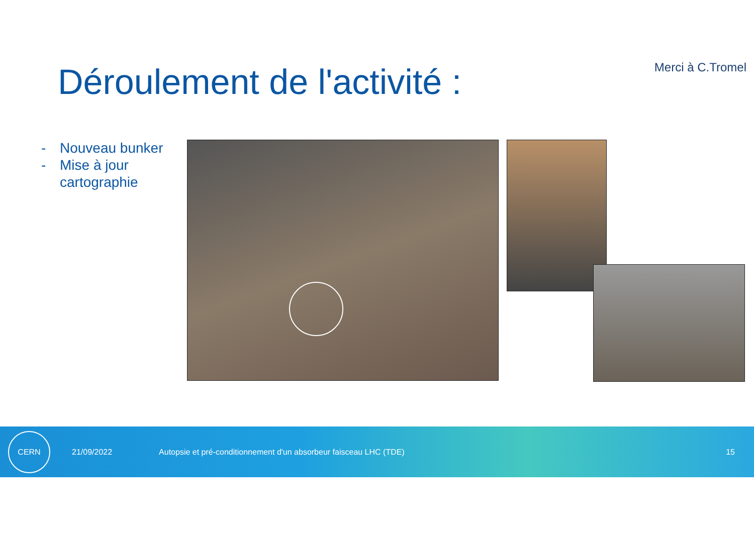Merci à C.Tromel
Déroulement de l'activité :
- Nouveau bunker
- Mise à jour cartographie
CERN
21/09/2022
Autopsie et pré-conditionnement d'un absorbeur faisceau LHC (TDE)
15